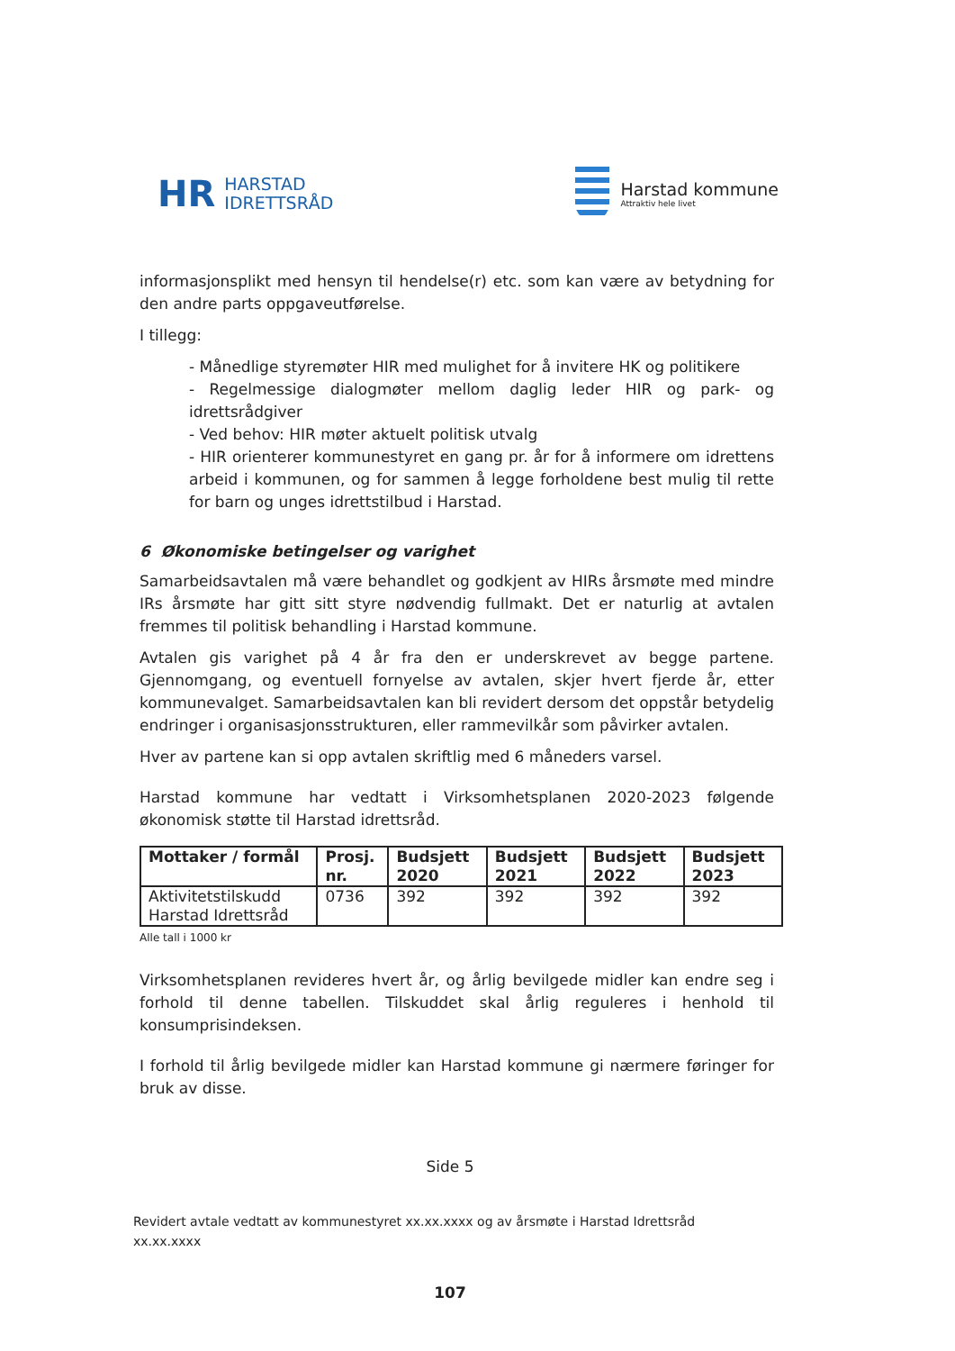HR HARSTAD
IDRETTSRÅD
Harstad kommune
Attraktiv hele livet
informasjonsplikt med hensyn til hendelse(r) etc. som kan være av betydning for den andre parts oppgaveutførelse.
I tillegg:
- Månedlige styremøter HIR med mulighet for å invitere HK og politikere
- Regelmessige dialogmøter mellom daglig leder HIR og park- og idrettsrådgiver
- Ved behov: HIR møter aktuelt politisk utvalg
- HIR orienterer kommunestyret en gang pr. år for å informere om idrettens arbeid i kommunen, og for sammen å legge forholdene best mulig til rette for barn og unges idrettstilbud i Harstad.
6 Økonomiske betingelser og varighet
Samarbeidsavtalen må være behandlet og godkjent av HIRs årsmøte med mindre IRs årsmøte har gitt sitt styre nødvendig fullmakt. Det er naturlig at avtalen fremmes til politisk behandling i Harstad kommune.
Avtalen gis varighet på 4 år fra den er underskrevet av begge partene. Gjennomgang, og eventuell fornyelse av avtalen, skjer hvert fjerde år, etter kommunevalget. Samarbeidsavtalen kan bli revidert dersom det oppstår betydelig endringer i organisasjonsstrukturen, eller rammevilkår som påvirker avtalen.
Hver av partene kan si opp avtalen skriftlig med 6 måneders varsel.
Harstad kommune har vedtatt i Virksomhetsplanen 2020-2023 følgende økonomisk støtte til Harstad idrettsråd.
| Mottaker / formål | Prosj. nr. | Budsjett 2020 | Budsjett 2021 | Budsjett 2022 | Budsjett 2023 |
| --- | --- | --- | --- | --- | --- |
| Aktivitetstilskudd Harstad Idrettsråd | 0736 | 392 | 392 | 392 | 392 |
Alle tall i 1000 kr
Virksomhetsplanen revideres hvert år, og årlig bevilgede midler kan endre seg i forhold til denne tabellen. Tilskuddet skal årlig reguleres i henhold til konsumprisindeksen.
I forhold til årlig bevilgede midler kan Harstad kommune gi nærmere føringer for bruk av disse.
Side 5
Revidert avtale vedtatt av kommunestyret xx.xx.xxxx og av årsmøte i Harstad Idrettsråd xx.xx.xxxx
107